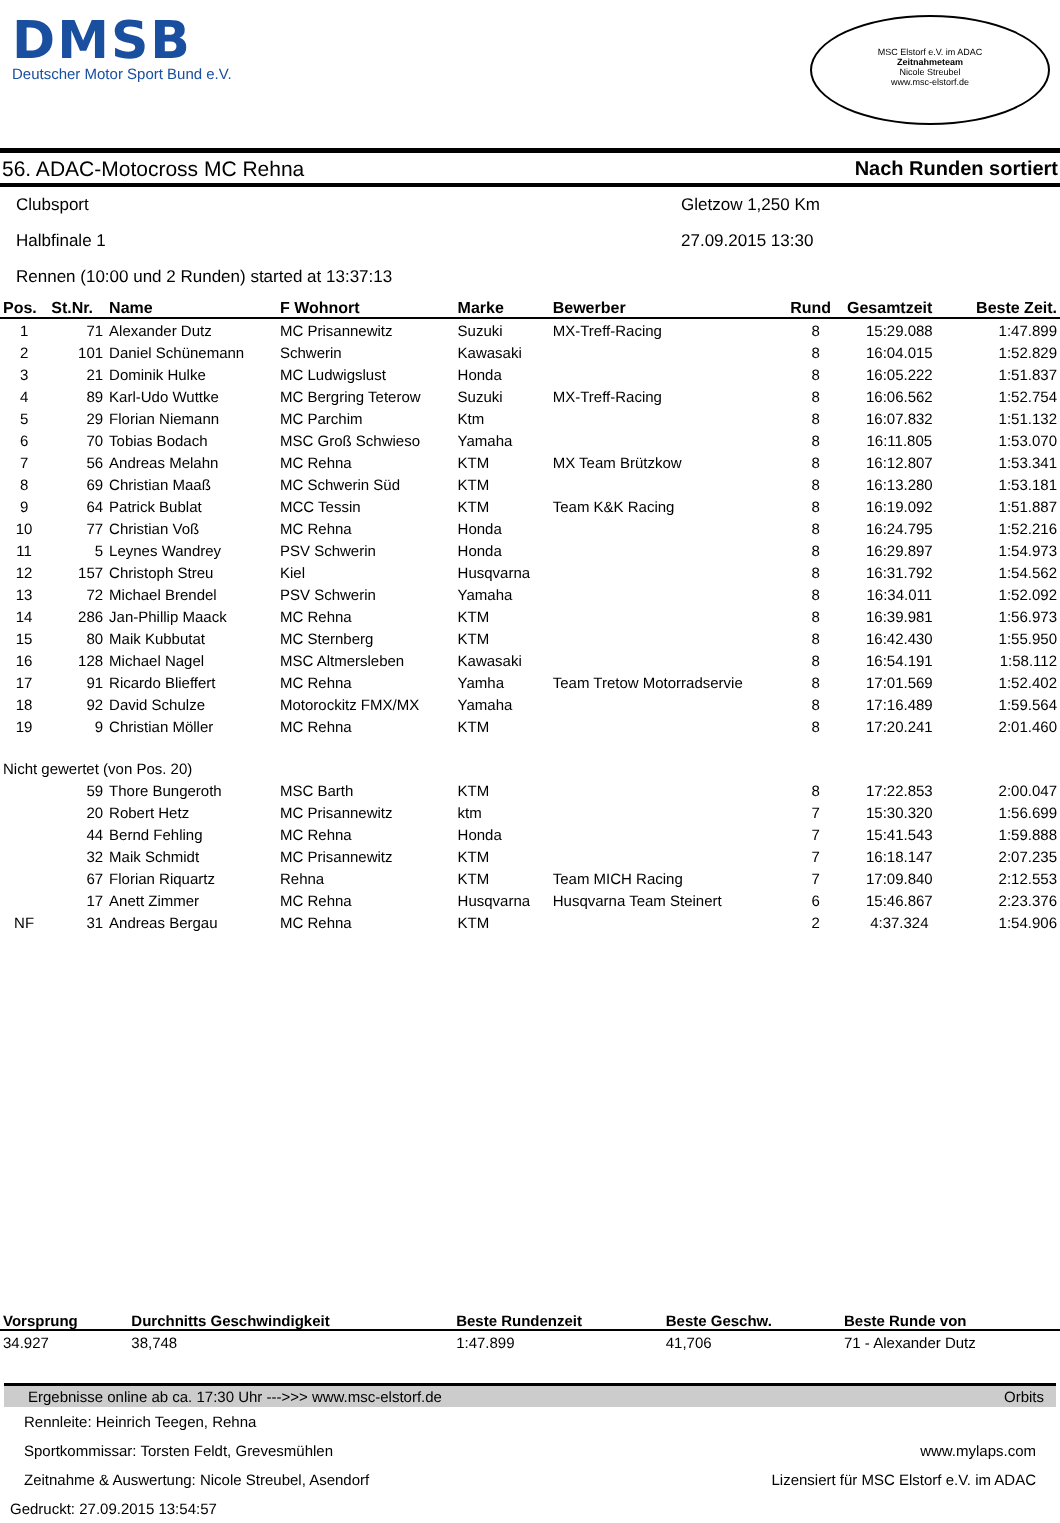DMSB
Deutscher Motor Sport Bund e.V.
MSC Elstorf e.V. im ADAC
Zeitnahmeteam
Nicole Streubel
www.msc-elstorf.de
56. ADAC-Motocross MC Rehna Nach Runden sortiert
Clubsport Gletzow 1,250 Km
Halbfinale 1 27.09.2015 13:30
Rennen (10:00 und 2 Runden) started at 13:37:13
| Pos. | St.Nr. | Name | F Wohnort | Marke | Bewerber | Rund | Gesamtzeit | Beste Zeit. |
| --- | --- | --- | --- | --- | --- | --- | --- | --- |
| 1 | 71 | Alexander Dutz | MC Prisannewitz | Suzuki | MX-Treff-Racing | 8 | 15:29.088 | 1:47.899 |
| 2 | 101 | Daniel Schünemann | Schwerin | Kawasaki | | 8 | 16:04.015 | 1:52.829 |
| 3 | 21 | Dominik Hulke | MC Ludwigslust | Honda | | 8 | 16:05.222 | 1:51.837 |
| 4 | 89 | Karl-Udo Wuttke | MC Bergring Teterow | Suzuki | MX-Treff-Racing | 8 | 16:06.562 | 1:52.754 |
| 5 | 29 | Florian Niemann | MC Parchim | Ktm | | 8 | 16:07.832 | 1:51.132 |
| 6 | 70 | Tobias Bodach | MSC Groß Schwieso | Yamaha | | 8 | 16:11.805 | 1:53.070 |
| 7 | 56 | Andreas Melahn | MC Rehna | KTM | MX Team Brützkow | 8 | 16:12.807 | 1:53.341 |
| 8 | 69 | Christian Maaß | MC Schwerin Süd | KTM | | 8 | 16:13.280 | 1:53.181 |
| 9 | 64 | Patrick Bublat | MCC Tessin | KTM | Team K&K Racing | 8 | 16:19.092 | 1:51.887 |
| 10 | 77 | Christian Voß | MC Rehna | Honda | | 8 | 16:24.795 | 1:52.216 |
| 11 | 5 | Leynes Wandrey | PSV Schwerin | Honda | | 8 | 16:29.897 | 1:54.973 |
| 12 | 157 | Christoph Streu | Kiel | Husqvarna | | 8 | 16:31.792 | 1:54.562 |
| 13 | 72 | Michael Brendel | PSV Schwerin | Yamaha | | 8 | 16:34.011 | 1:52.092 |
| 14 | 286 | Jan-Phillip Maack | MC Rehna | KTM | | 8 | 16:39.981 | 1:56.973 |
| 15 | 80 | Maik Kubbutat | MC Sternberg | KTM | | 8 | 16:42.430 | 1:55.950 |
| 16 | 128 | Michael Nagel | MSC Altmersleben | Kawasaki | | 8 | 16:54.191 | 1:58.112 |
| 17 | 91 | Ricardo Blieffert | MC Rehna | Yamha | Team Tretow Motorradservie | 8 | 17:01.569 | 1:52.402 |
| 18 | 92 | David Schulze | Motorockitz FMX/MX | Yamaha | | 8 | 17:16.489 | 1:59.564 |
| 19 | 9 | Christian Möller | MC Rehna | KTM | | 8 | 17:20.241 | 2:01.460 |
| Nicht gewertet (von Pos. 20) | | | | | | | | |
| | 59 | Thore Bungeroth | MSC Barth | KTM | | 8 | 17:22.853 | 2:00.047 |
| | 20 | Robert Hetz | MC Prisannewitz | ktm | | 7 | 15:30.320 | 1:56.699 |
| | 44 | Bernd Fehling | MC Rehna | Honda | | 7 | 15:41.543 | 1:59.888 |
| | 32 | Maik Schmidt | MC Prisannewitz | KTM | | 7 | 16:18.147 | 2:07.235 |
| | 67 | Florian Riquartz | Rehna | KTM | Team MICH Racing | 7 | 17:09.840 | 2:12.553 |
| | 17 | Anett Zimmer | MC Rehna | Husqvarna | Husqvarna Team Steinert | 6 | 15:46.867 | 2:23.376 |
| NF | 31 | Andreas Bergau | MC Rehna | KTM | | 2 | 4:37.324 | 1:54.906 |
| Vorsprung | Durchnitts Geschwindigkeit | Beste Rundenzeit | Beste Geschw. | Beste Runde von |
| --- | --- | --- | --- | --- |
| 34.927 | 38,748 | 1:47.899 | 41,706 | 71 - Alexander Dutz |
Ergebnisse online ab ca. 17:30 Uhr --->>> www.msc-elstorf.de Orbits
Rennleite: Heinrich Teegen, Rehna
Sportkommissar: Torsten Feldt, Grevesmühlen www.mylaps.com
Zeitnahme & Auswertung: Nicole Streubel, Asendorf Lizensiert für MSC Elstorf e.V. im ADAC
Gedruckt: 27.09.2015 13:54:57